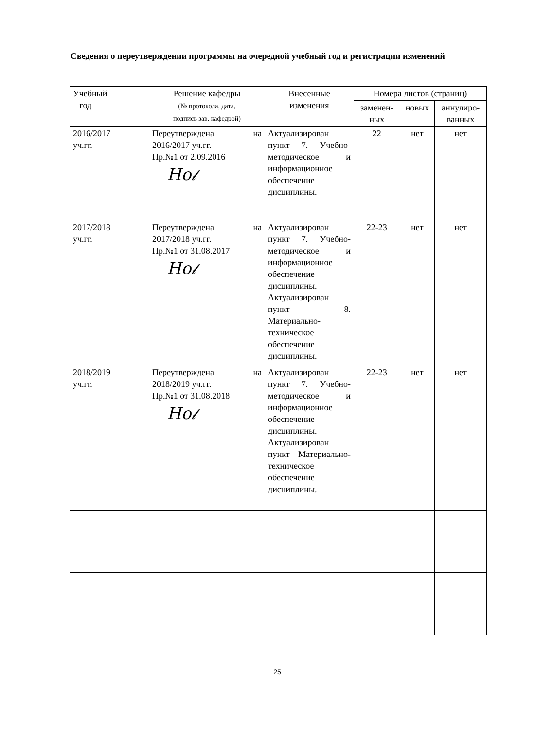Сведения о переутверждении программы на очередной учебный год и регистрации изменений
| Учебный год | Решение кафедры (№ протокола, дата, подпись зав. кафедрой) | Внесенные изменения | Номера листов (страниц) | | |
| --- | --- | --- | --- | --- | --- |
| | | | заменен- ных | новых | аннулиро- ванных |
| 2016/2017 уч.гг. | Переутверждена на 2016/2017 уч.гг. Пр.№1 от 2.09.2016 Ho𝓁 | Актуализирован пункт 7. Учебно-методическое и информационное обеспечение дисциплины. | 22 | нет | нет |
| 2017/2018 уч.гг. | Переутверждена на 2017/2018 уч.гг. Пр.№1 от 31.08.2017 Ho𝓁 | Актуализирован пункт 7. Учебно-методическое и информационное обеспечение дисциплины. Актуализирован пункт 8. Материально-техническое обеспечение дисциплины. | 22-23 | нет | нет |
| 2018/2019 уч.гг. | Переутверждена на 2018/2019 уч.гг. Пр.№1 от 31.08.2018 Ho𝓁 | Актуализирован пункт 7. Учебно-методическое и информационное обеспечение дисциплины. Актуализирован пункт Материально-техническое обеспечение дисциплины. | 22-23 | нет | нет |
25